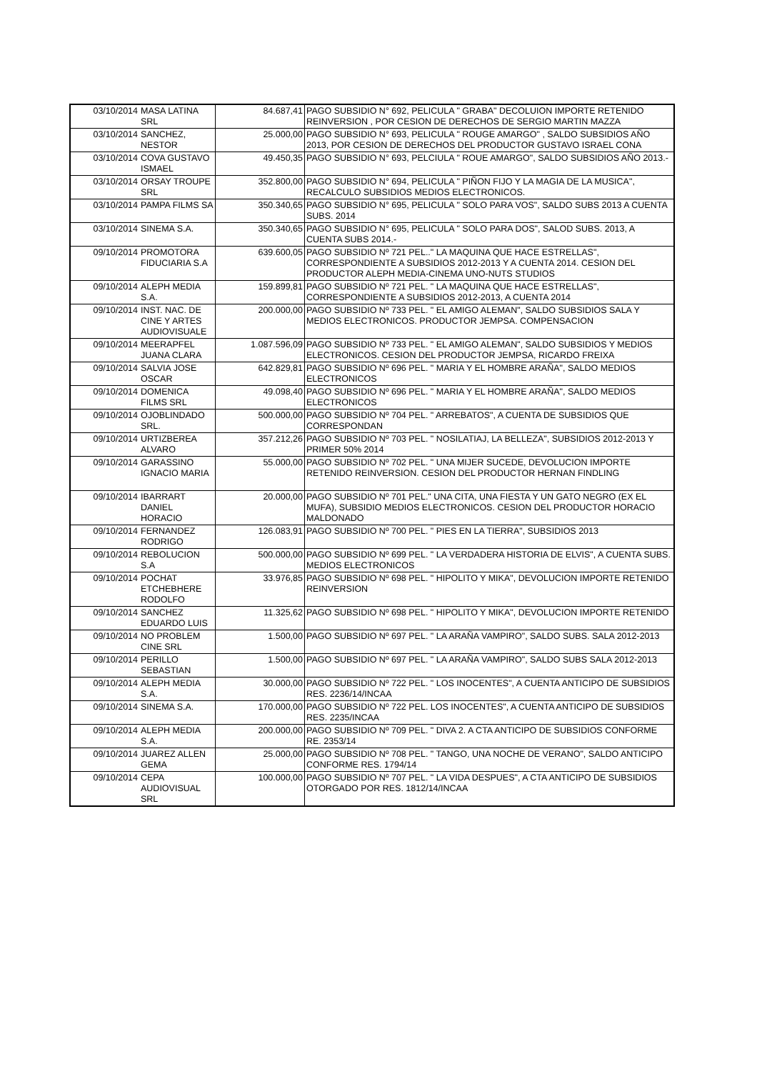| 03/10/2014 | MASA LATINA SRL | 84.687,41 | PAGO SUBSIDIO N° 692, PELICULA " GRABA" DECOLUION IMPORTE RETENIDO REINVERSION , POR CESION DE DERECHOS DE SERGIO MARTIN MAZZA |
| 03/10/2014 | SANCHEZ, NESTOR | 25.000,00 | PAGO SUBSIDIO N° 693, PELICULA " ROUGE AMARGO" , SALDO SUBSIDIOS AÑO 2013, POR CESION DE DERECHOS DEL PRODUCTOR GUSTAVO ISRAEL CONA |
| 03/10/2014 | COVA GUSTAVO ISMAEL | 49.450,35 | PAGO SUBSIDIO N° 693, PELCIULA " ROUE AMARGO", SALDO SUBSIDIOS AÑO 2013.- |
| 03/10/2014 | ORSAY TROUPE SRL | 352.800,00 | PAGO SUBSIDIO N° 694, PELICULA " PIÑON FIJO Y LA MAGIA DE LA MUSICA", RECALCULO SUBSIDIOS MEDIOS ELECTRONICOS. |
| 03/10/2014 | PAMPA FILMS SA | 350.340,65 | PAGO SUBSIDIO N° 695, PELICULA " SOLO PARA VOS", SALDO SUBS 2013 A CUENTA SUBS. 2014 |
| 03/10/2014 | SINEMA S.A. | 350.340,65 | PAGO SUBSIDIO N° 695, PELICULA " SOLO PARA DOS", SALOD SUBS. 2013, A CUENTA SUBS 2014.- |
| 09/10/2014 | PROMOTORA FIDUCIARIA S.A | 639.600,05 | PAGO SUBSIDIO Nº 721 PEL.." LA MAQUINA QUE HACE ESTRELLAS", CORRESPONDIENTE A SUBSIDIOS 2012-2013 Y A CUENTA 2014. CESION DEL PRODUCTOR ALEPH MEDIA-CINEMA UNO-NUTS STUDIOS |
| 09/10/2014 | ALEPH MEDIA S.A. | 159.899,81 | PAGO SUBSIDIO Nº 721 PEL. " LA MAQUINA QUE HACE ESTRELLAS", CORRESPONDIENTE A SUBSIDIOS 2012-2013, A CUENTA 2014 |
| 09/10/2014 | INST. NAC. DE CINE Y ARTES AUDIOVISUALE | 200.000,00 | PAGO SUBSIDIO Nº 733 PEL. " EL AMIGO ALEMAN", SALDO SUBSIDIOS SALA Y MEDIOS ELECTRONICOS. PRODUCTOR JEMPSA. COMPENSACION |
| 09/10/2014 | MEERAPFEL JUANA CLARA | 1.087.596,09 | PAGO SUBSIDIO Nº 733 PEL. " EL AMIGO ALEMAN", SALDO SUBSIDIOS Y MEDIOS ELECTRONICOS. CESION DEL PRODUCTOR JEMPSA, RICARDO FREIXA |
| 09/10/2014 | SALVIA JOSE OSCAR | 642.829,81 | PAGO SUBSIDIO Nº 696 PEL. " MARIA Y EL HOMBRE ARAÑA", SALDO MEDIOS ELECTRONICOS |
| 09/10/2014 | DOMENICA FILMS SRL | 49.098,40 | PAGO SUBSIDIO Nº 696 PEL. " MARIA Y EL HOMBRE ARAÑA", SALDO MEDIOS ELECTRONICOS |
| 09/10/2014 | OJOBLINDADO SRL. | 500.000,00 | PAGO SUBSIDIO Nº 704 PEL. " ARREBATOS", A CUENTA DE SUBSIDIOS QUE CORRESPONDAN |
| 09/10/2014 | URTIZBEREA ALVARO | 357.212,26 | PAGO SUBSIDIO Nº 703 PEL. " NOSILATIAJ, LA BELLEZA", SUBSIDIOS 2012-2013 Y PRIMER 50% 2014 |
| 09/10/2014 | GARASSINO IGNACIO MARIA | 55.000,00 | PAGO SUBSIDIO Nº 702 PEL. " UNA MIJER SUCEDE, DEVOLUCION IMPORTE RETENIDO REINVERSION. CESION DEL PRODUCTOR HERNAN FINDLING |
| 09/10/2014 | IBARRART DANIEL HORACIO | 20.000,00 | PAGO SUBSIDIO Nº 701 PEL." UNA CITA, UNA FIESTA Y UN GATO NEGRO (EX EL MUFA), SUBSIDIO MEDIOS ELECTRONICOS. CESION DEL PRODUCTOR HORACIO MALDONADO |
| 09/10/2014 | FERNANDEZ RODRIGO | 126.083,91 | PAGO SUBSIDIO Nº 700 PEL. " PIES EN LA TIERRA", SUBSIDIOS 2013 |
| 09/10/2014 | REBOLUCION S.A | 500.000,00 | PAGO SUBSIDIO Nº 699 PEL. " LA VERDADERA HISTORIA DE ELVIS", A CUENTA SUBS. MEDIOS ELECTRONICOS |
| 09/10/2014 | POCHAT ETCHEBHERE RODOLFO | 33.976,85 | PAGO SUBSIDIO Nº 698 PEL. " HIPOLITO Y MIKA", DEVOLUCION IMPORTE RETENIDO REINVERSION |
| 09/10/2014 | SANCHEZ EDUARDO LUIS | 11.325,62 | PAGO SUBSIDIO Nº 698 PEL. " HIPOLITO Y MIKA", DEVOLUCION IMPORTE RETENIDO |
| 09/10/2014 | NO PROBLEM CINE SRL | 1.500,00 | PAGO SUBSIDIO Nº 697 PEL. " LA ARAÑA VAMPIRO", SALDO SUBS. SALA 2012-2013 |
| 09/10/2014 | PERILLO SEBASTIAN | 1.500,00 | PAGO SUBSIDIO Nº 697 PEL. " LA ARAÑA VAMPIRO", SALDO SUBS SALA 2012-2013 |
| 09/10/2014 | ALEPH MEDIA S.A. | 30.000,00 | PAGO SUBSIDIO Nº 722 PEL. " LOS INOCENTES", A CUENTA ANTICIPO DE SUBSIDIOS RES. 2236/14/INCAA |
| 09/10/2014 | SINEMA S.A. | 170.000,00 | PAGO SUBSIDIO Nº 722 PEL. LOS INOCENTES", A CUENTA ANTICIPO DE SUBSIDIOS RES. 2235/INCAA |
| 09/10/2014 | ALEPH MEDIA S.A. | 200.000,00 | PAGO SUBSIDIO Nº 709 PEL. " DIVA 2. A CTA ANTICIPO DE SUBSIDIOS CONFORME RE. 2353/14 |
| 09/10/2014 | JUAREZ ALLEN GEMA | 25.000,00 | PAGO SUBSIDIO Nº 708 PEL. " TANGO, UNA NOCHE DE VERANO", SALDO ANTICIPO CONFORME RES. 1794/14 |
| 09/10/2014 | CEPA AUDIOVISUAL SRL | 100.000,00 | PAGO SUBSIDIO Nº 707 PEL. " LA VIDA DESPUES", A CTA ANTICIPO DE SUBSIDIOS OTORGADO POR RES. 1812/14/INCAA |